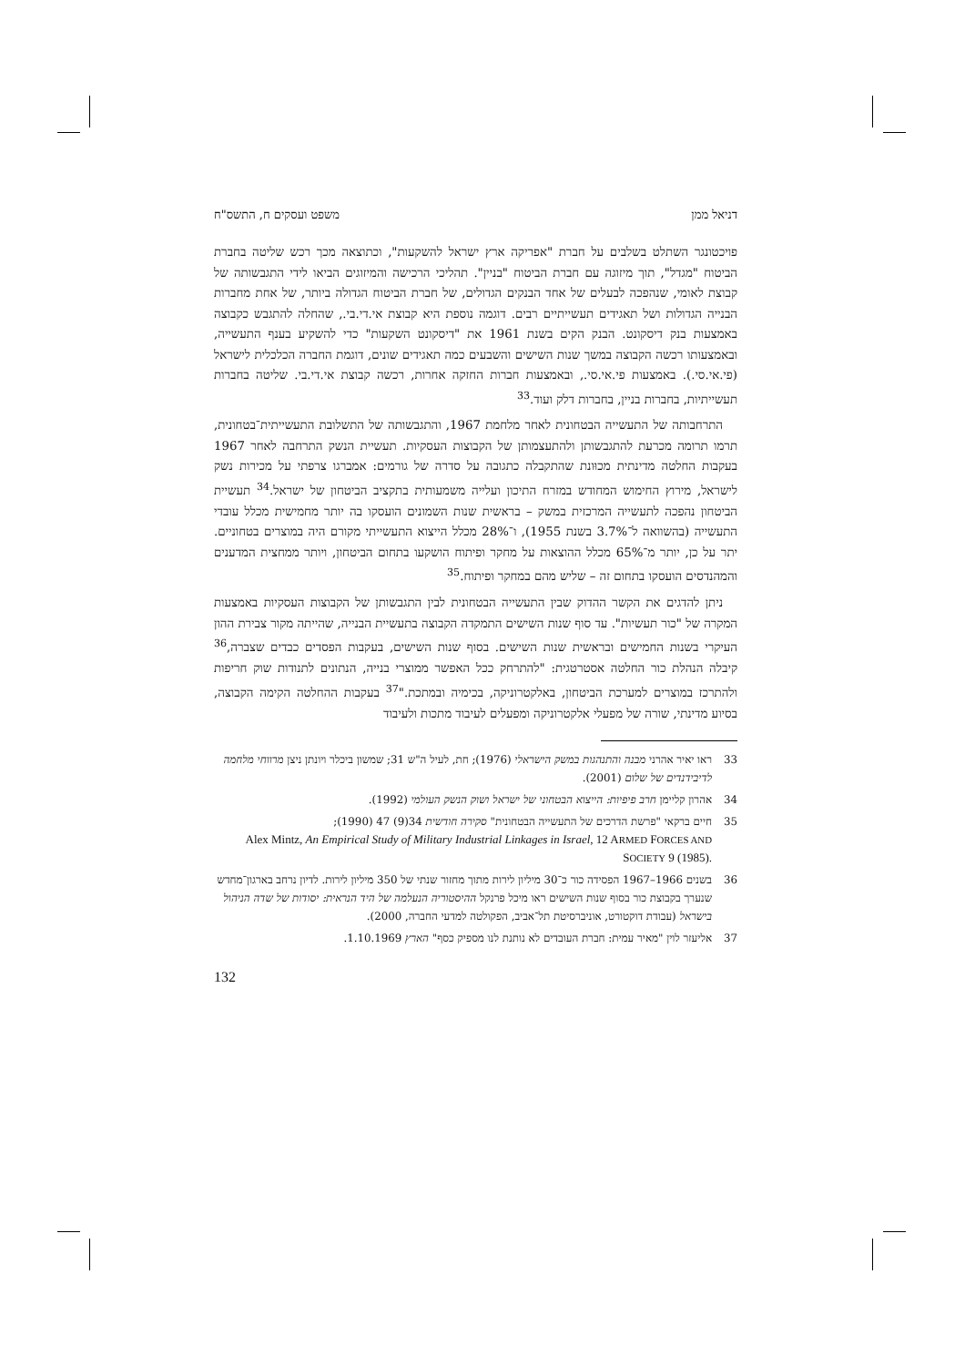דניאל ממן משפט ועסקים ח, התשס"ח
פויכטונגר השתלט בשלבים על חברת "אפריקה ארץ ישראל להשקעות", וכתוצאה מכך רכש שליטה בחברת הביטוח "מגדל", תוך מיזוגה עם חברת הביטוח "בניין". תהליכי הרכישה והמיזוגים הביאו לידי התגבשותה של קבוצת לאומי, שנהפכה לבעלים של אחד הבנקים הגדולים, של חברת הביטוח הגדולה ביותר, של אחת מחברות הבנייה הגדולות ושל תאגידים תעשייתיים רבים. דוגמה נוספת היא קבוצת אי.די.בי., שהחלה להתגבש כקבוצה באמצעות בנק דיסקונט. הבנק הקים בשנת 1961 את "דיסקונט השקעות" כדי להשקיע בענף התעשייה, ובאמצעותו רכשה הקבוצה במשך שנות השישים והשבעים כמה תאגידים שונים, דוגמת החברה הכלכלית לישראל (פי.אי.סי.). באמצעות פי.אי.סי., ובאמצעות חברות החזקה אחרות, רכשה קבוצת אי.די.בי. שליטה בחברות תעשייתיות, בחברות בניין, בחברות דלק ועוד.<sup>33</sup>
התרחבותה של התעשייה הבטחונית לאחר מלחמת 1967, והתגבשותה של התשלובת התעשייתית־בטחונית, תרמו תרומה מכרעת להתגבשותן ולהתעצמותן של הקבוצות העסקיות. תעשיית הנשק התרחבה לאחר 1967 בעקבות החלטה מדינתית מכוּונת שהתקבלה כתגובה על סדרה של גורמים: אמברגו צרפתי על מכירות נשק לישראל, מירוץ החימוש המחודש במזרח התיכון ועלייה משמעותית בתקציב הביטחון של ישראל.<sup>34</sup> תעשיית הביטחון נהפכה לתעשייה המרכזית במשק – בראשית שנות השמונים הועסקו בה יותר מחמישית מכלל עובדי התעשייה (בהשוואה ל־3.7% בשנת 1955), ו־28% מכלל הייצוא התעשייתי מקורם היה במוצרים בטחוניים. יתר על כן, יותר מ־65% מכלל ההוצאות על מחקר ופיתוח הושקעו בתחום הביטחון, ויותר ממחצית המדענים והמהנדסים הועסקו בתחום זה – שליש מהם במחקר ופיתוח.<sup>35</sup>
ניתן להדגים את הקשר ההדוק שבין התעשייה הבטחונית לבין התגבשותן של הקבוצות העסקיות באמצעות המקרה של "כור תעשיות". עד סוף שנות השישים התמקדה הקבוצה בתעשיית הבנייה, שהייתה מקור צבירת ההון העיקרי בשנות החמישים ובראשית שנות השישים. בסוף שנות השישים, בעקבות הפסדים כבדים שצברה,<sup>36</sup> קיבלה הנהלת כור החלטה אסטרטגית: "להתרחק ככל האפשר ממוצרי בנייה, הנתונים לתנודות שוק חריפות ולהתרכז במוצרים למערכת הביטחון, באלקטרוניקה, בכימיה ובמתכת."<sup>37</sup> בעקבות ההחלטה הקימה הקבוצה, בסיוע מדינתי, שורה של מפעלי אלקטרוניקה ומפעלים לעיבוד מתכות ולעיבוד
33 ראו יאיר אהרני מבנה והתנהגות במשק הישראלי (1976); חת, לעיל ה"ש 31; שמשון ביכלר ויונתן ניצן מרווחי מלחמה לדיבידנדים של שלום (2001).
34 אהרון קליימן חרב פיפיות: הייצוא הבטחוני של ישראל ושוק הנשק העולמי (1992).
35 חיים ברקאי "פרשת הדרכים של התעשייה הבטחונית" סקירה חודשית 34(9) 47 (1990);
Alex Mintz, An Empirical Study of Military Industrial Linkages in Israel, 12 ARMED FORCES AND SOCIETY 9 (1985).
36 בשנים 1966–1967 הפסידה כור כ־30 מיליון לירות מתוך מחזור שנתי של 350 מיליון לירות. לדיון נרחב בארגון־מחדש שנערך בקבוצת כור בסוף שנות השישים ראו מיכל פרנקל ההיסטוריה הנעלמה של היד הנראית: יסודות של שדה הניהול בישראל (עבודת דוקטורט, אוניברסיטת תל־אביב, הפקולטה למדעי החברה, 2000).
37 אליעזר לוין "מאיר עמית: חברת העובדים לא נותנת לנו מספיק כסף" הארץ 1.10.1969.
132